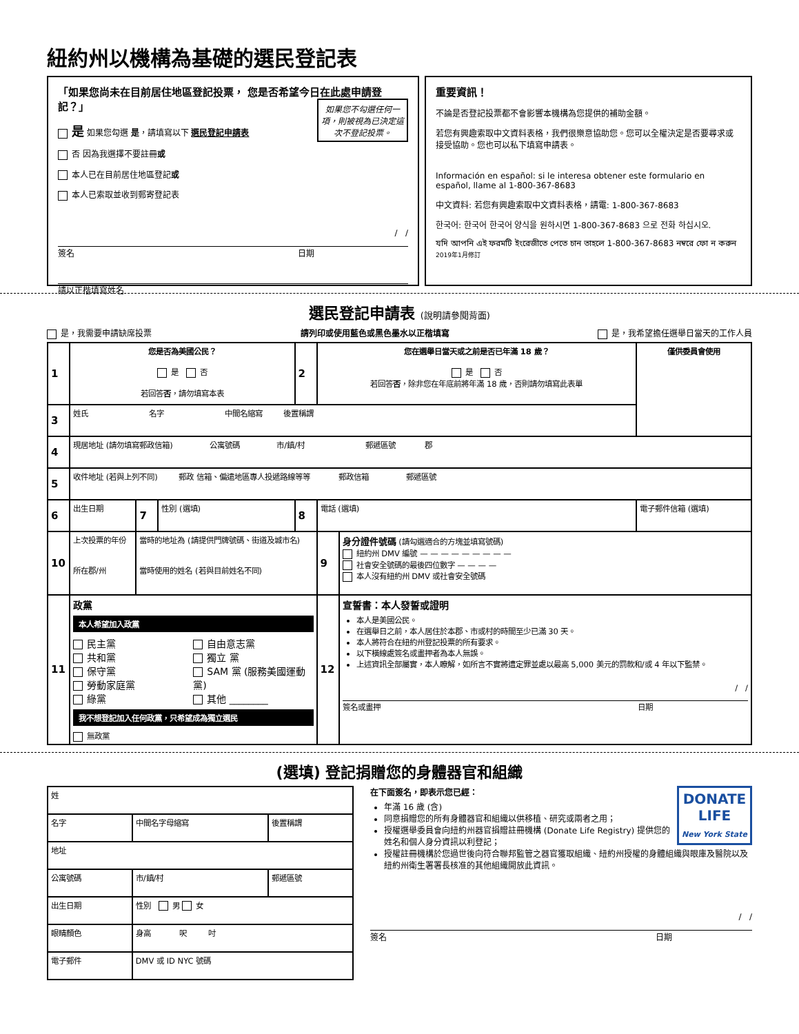紐約州以機構為基礎的選民登記表
「如果您尚未在目前居住地區登記投票， 您是否希望今日在此處申請登記？」
如果您不勾選任何一項，則被視為已決定這次不登記投票。
是 如果您勾選 是，請填寫以下 選民登記申請表
否 因為我選擇不要註冊或
本人已在目前居住地區登記或
本人已索取並收到郵寄登記表
/ /
簽名 日期
請以正楷填寫姓名
重要資訊！
不論是否登記投票都不會影響本機構為您提供的補助金額。
若您有興趣索取中文資料表格，我們很樂意協助您。您可以全權決定是否要尋求或接受協助。您也可以私下填寫申請表。
Información en español: si le interesa obtener este formulario en español, llame al 1-800-367-8683
中文資料: 若您有興趣索取中文資料表格，請電: 1-800-367-8683
한국어: 한국어 한국어 양식을 원하시면 1-800-367-8683 으로 전화 하십시오.
যদি আপনি এই ফরমটি ইংরেজীতে পেতে চান তাহলে 1-800-367-8683 নম্বরে ফো ন করুন 2019年1月修訂
選民登記申請表 (說明請參閱背面)
是，我需要申請缺席投票 請列印或使用藍色或黑色墨水以正楷填寫 是，我希望擔任選舉日當天的工作人員
| 1 | 您是否為美國公民？ 是 否 若回答 否 ，請勿填寫本表 | | | 2 | 您在選舉日當天或之前是否已年滿 18 歲？ 是 否 若回答 否 ，除非您在年底前將年滿 18 歲，否則請勿填寫此表單 | | | 僅供委員會使用 |
| 3 | 姓氏 名字 中間名縮寫 後置稱謂 | | | | | | | |
| 4 | 現居地址 (請勿填寫郵政信箱) 公寓號碼 市/鎮/村 郵遞區號 郡 | | | | | | | |
| 5 | 收件地址 (若與上列不同) 郵政 信箱、偏遠地區專人投遞路線等等 郵政信箱 郵遞區號 | | | | | | | |
| 6 | 出生日期 | 7 | 性別 (選填) | 8 | 電話 (選填) | | 電子郵件信箱 (選填) | |
| 10 | 上次投票的年份 所在郡/州 | 當時的地址為 (請提供門牌號碼、街道及城市名) 當時使用的姓名 (若與目前姓名不同) | | | 9 | 身分證件號碼 (請勾選適合的方塊並填寫號碼) 紐約州 DMV 編號 — — — — — — — — — 社會安全號碼的最後四位數字 — — — — 本人沒有紐約州 DMV 或社會安全號碼 | | |
| 11 | 政黨 本人希望加入政黨 民主黨 共和黨 保守黨 勞動家庭黨 綠黨 自由意志黨 獨立 黨 SAM 黨 (服務美國運動黨) 其他 ________ 我不想登記加入任何政黨，只希望成為獨立選民 無政黨 | | | | 12 | 宣誓書：本人發誓或證明 本人是美國公民。 在選舉日之前，本人居住於本郡、市或村的時間至少已滿 30 天。 本人將符合在紐約州登記投票的所有要求。 以下橫線處簽名或畫押者為本人無誤。 上述資訊全部屬實，本人瞭解，如所言不實將遭定罪並處以最高 5,000 美元的罰款和/或 4 年以下監禁。 / / 簽名或畫押 日期 | | |
(選填) 登記捐贈您的身體器官和組織
| 姓 | | | |
| 名字 | | 中間名字母縮寫 | 後置稱謂 |
| 地址 | | | |
| 公寓號碼 | 市/鎮/村 | | 郵遞區號 |
| 出生日期 | | 性別 男 女 | |
| 眼睛顏色 | | 身高 呎 吋 | |
| 電子郵件 | | DMV 或 ID NYC 號碼 | |
DONATE
LIFE
New York State
在下面簽名，即表示您已經：
年滿 16 歲 (含)
同意捐贈您的所有身體器官和組織以供移植、研究或兩者之用；
授權選舉委員會向紐約州器官捐贈註冊機構 (Donate Life Registry) 提供您的姓名和個人身分資訊以利登記；
授權註冊機構於您過世後向符合聯邦監管之器官獲取組織、紐約州授權的身體組織與眼庫及醫院以及紐約州衛生署署長核准的其他組織開放此資訊。
/ /
簽名 日期